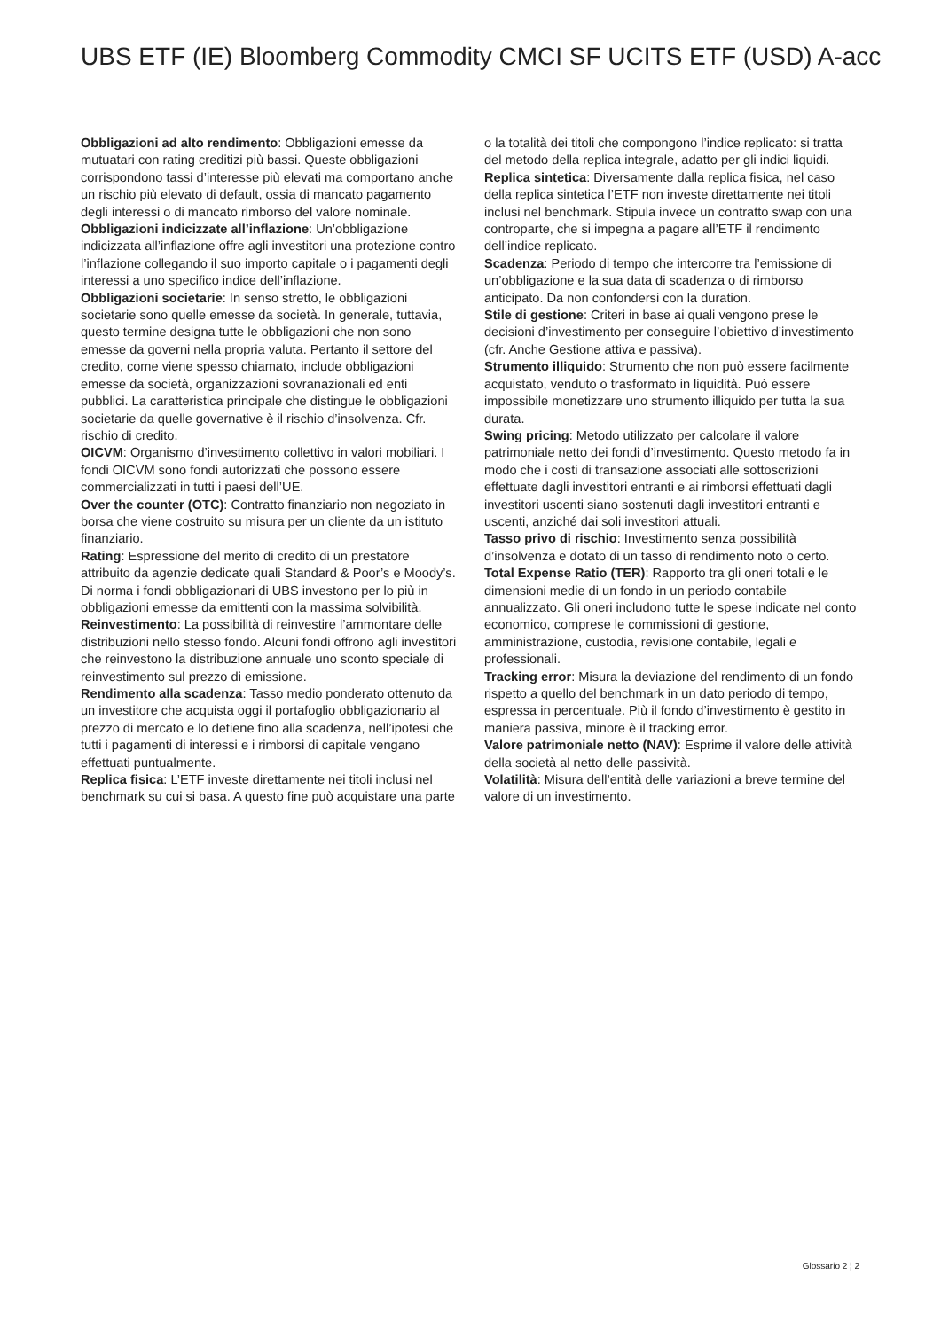UBS ETF (IE) Bloomberg Commodity CMCI SF UCITS ETF (USD) A-acc
Obbligazioni ad alto rendimento: Obbligazioni emesse da mutuatari con rating creditizi più bassi. Queste obbligazioni corrispondono tassi d’interesse più elevati ma comportano anche un rischio più elevato di default, ossia di mancato pagamento degli interessi o di mancato rimborso del valore nominale.
Obbligazioni indicizzate all’inflazione: Un’obbligazione indicizzata all’inflazione offre agli investitori una protezione contro l’inflazione collegando il suo importo capitale o i pagamenti degli interessi a uno specifico indice dell’inflazione.
Obbligazioni societarie: In senso stretto, le obbligazioni societarie sono quelle emesse da società. In generale, tuttavia, questo termine designa tutte le obbligazioni che non sono emesse da governi nella propria valuta. Pertanto il settore del credito, come viene spesso chiamato, include obbligazioni emesse da società, organizzazioni sovranazionali ed enti pubblici. La caratteristica principale che distingue le obbligazioni societarie da quelle governative è il rischio d’insolvenza. Cfr. rischio di credito.
OICVM: Organismo d’investimento collettivo in valori mobiliari. I fondi OICVM sono fondi autorizzati che possono essere commercializzati in tutti i paesi dell’UE.
Over the counter (OTC): Contratto finanziario non negoziato in borsa che viene costruito su misura per un cliente da un istituto finanziario.
Rating: Espressione del merito di credito di un prestatore attribuito da agenzie dedicate quali Standard & Poor’s e Moody’s. Di norma i fondi obbligazionari di UBS investono per lo più in obbligazioni emesse da emittenti con la massima solvibilità.
Reinvestimento: La possibilità di reinvestire l’ammontare delle distribuzioni nello stesso fondo. Alcuni fondi offrono agli investitori che reinvestono la distribuzione annuale uno sconto speciale di reinvestimento sul prezzo di emissione.
Rendimento alla scadenza: Tasso medio ponderato ottenuto da un investitore che acquista oggi il portafoglio obbligazionario al prezzo di mercato e lo detiene fino alla scadenza, nell’ipotesi che tutti i pagamenti di interessi e i rimborsi di capitale vengano effettuati puntualmente.
Replica fisica: L’ETF investe direttamente nei titoli inclusi nel benchmark su cui si basa. A questo fine può acquistare una parte o la totalità dei titoli che compongono l’indice replicato: si tratta del metodo della replica integrale, adatto per gli indici liquidi.
Replica sintetica: Diversamente dalla replica fisica, nel caso della replica sintetica l’ETF non investe direttamente nei titoli inclusi nel benchmark. Stipula invece un contratto swap con una controparte, che si impegna a pagare all’ETF il rendimento dell’indice replicato.
Scadenza: Periodo di tempo che intercorre tra l’emissione di un’obbligazione e la sua data di scadenza o di rimborso anticipato. Da non confondersi con la duration.
Stile di gestione: Criteri in base ai quali vengono prese le decisioni d’investimento per conseguire l’obiettivo d’investimento (cfr. Anche Gestione attiva e passiva).
Strumento illiquido: Strumento che non può essere facilmente acquistato, venduto o trasformato in liquidità. Può essere impossibile monetizzare uno strumento illiquido per tutta la sua durata.
Swing pricing: Metodo utilizzato per calcolare il valore patrimoniale netto dei fondi d’investimento. Questo metodo fa in modo che i costi di transazione associati alle sottoscrizioni effettuate dagli investitori entranti e ai rimborsi effettuati dagli investitori uscenti siano sostenuti dagli investitori entranti e uscenti, anziché dai soli investitori attuali.
Tasso privo di rischio: Investimento senza possibilità d’insolvenza e dotato di un tasso di rendimento noto o certo.
Total Expense Ratio (TER): Rapporto tra gli oneri totali e le dimensioni medie di un fondo in un periodo contabile annualizzato. Gli oneri includono tutte le spese indicate nel conto economico, comprese le commissioni di gestione, amministrazione, custodia, revisione contabile, legali e professionali.
Tracking error: Misura la deviazione del rendimento di un fondo rispetto a quello del benchmark in un dato periodo di tempo, espressa in percentuale. Più il fondo d’investimento è gestito in maniera passiva, minore è il tracking error.
Valore patrimoniale netto (NAV): Esprime il valore delle attività della società al netto delle passività.
Volatilità: Misura dell’entità delle variazioni a breve termine del valore di un investimento.
Glossario 2 ¦ 2